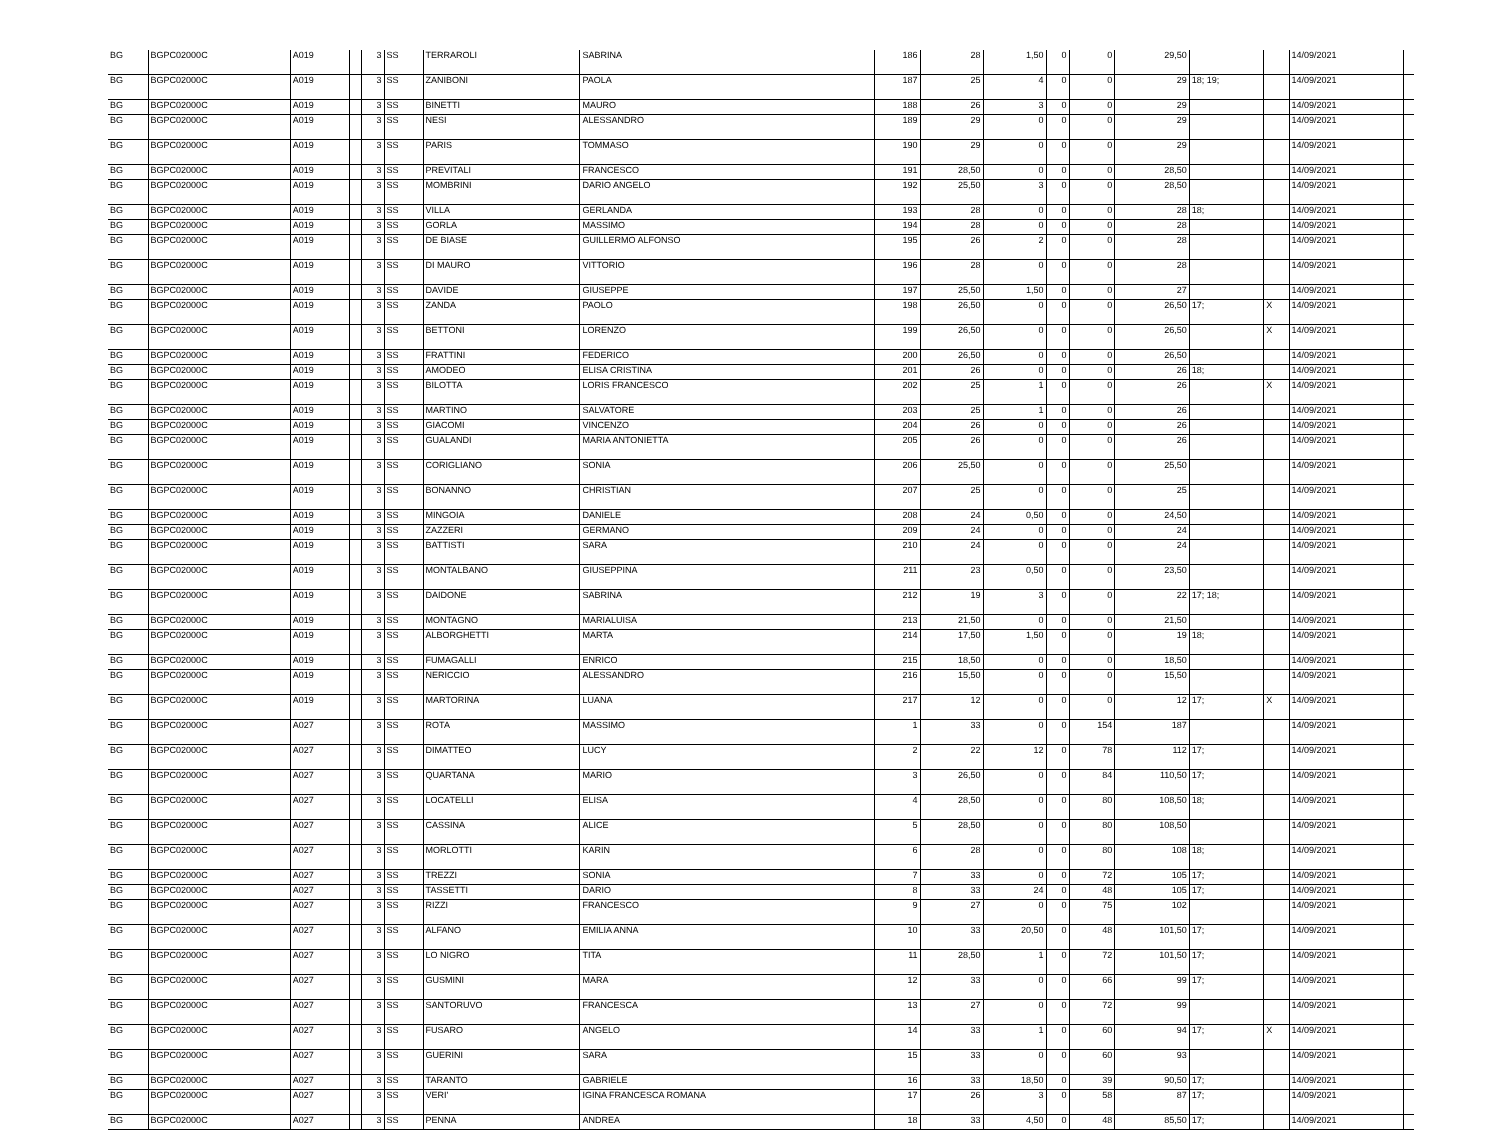| BG | BGPC02000C | A019 | | 3 | SS | TERRAROLI | SABRINA | 186 | 28 | 1,50 | 0 | 0 | 29,50 | | | 14/09/2021 | |
| BG | BGPC02000C | A019 | | 3 | SS | ZANIBONI | PAOLA | 187 | 25 | 4 | 0 | 0 | 29 | 18; 19; | | 14/09/2021 | |
| BG | BGPC02000C | A019 | | 3 | SS | BINETTI | MAURO | 188 | 26 | 3 | 0 | 0 | 29 | | | 14/09/2021 | |
| BG | BGPC02000C | A019 | | 3 | SS | NESI | ALESSANDRO | 189 | 29 | 0 | 0 | 0 | 29 | | | 14/09/2021 | |
| BG | BGPC02000C | A019 | | 3 | SS | PARIS | TOMMASO | 190 | 29 | 0 | 0 | 0 | 29 | | | 14/09/2021 | |
| BG | BGPC02000C | A019 | | 3 | SS | PREVITALI | FRANCESCO | 191 | 28,50 | 0 | 0 | 0 | 28,50 | | | 14/09/2021 | |
| BG | BGPC02000C | A019 | | 3 | SS | MOMBRINI | DARIO ANGELO | 192 | 25,50 | 3 | 0 | 0 | 28,50 | | | 14/09/2021 | |
| BG | BGPC02000C | A019 | | 3 | SS | VILLA | GERLANDA | 193 | 28 | 0 | 0 | 0 | 28 | 18; | | 14/09/2021 | |
| BG | BGPC02000C | A019 | | 3 | SS | GORLA | MASSIMO | 194 | 28 | 0 | 0 | 0 | 28 | | | 14/09/2021 | |
| BG | BGPC02000C | A019 | | 3 | SS | DE BIASE | GUILLERMO ALFONSO | 195 | 26 | 2 | 0 | 0 | 28 | | | 14/09/2021 | |
| BG | BGPC02000C | A019 | | 3 | SS | DI MAURO | VITTORIO | 196 | 28 | 0 | 0 | 0 | 28 | | | 14/09/2021 | |
| BG | BGPC02000C | A019 | | 3 | SS | DAVIDE | GIUSEPPE | 197 | 25,50 | 1,50 | 0 | 0 | 27 | | | 14/09/2021 | |
| BG | BGPC02000C | A019 | | 3 | SS | ZANDA | PAOLO | 198 | 26,50 | 0 | 0 | 0 | 26,50 | 17; | X | 14/09/2021 | |
| BG | BGPC02000C | A019 | | 3 | SS | BETTONI | LORENZO | 199 | 26,50 | 0 | 0 | 0 | 26,50 | | X | 14/09/2021 | |
| BG | BGPC02000C | A019 | | 3 | SS | FRATTINI | FEDERICO | 200 | 26,50 | 0 | 0 | 0 | 26,50 | | | 14/09/2021 | |
| BG | BGPC02000C | A019 | | 3 | SS | AMODEO | ELISA CRISTINA | 201 | 26 | 0 | 0 | 0 | 26 | 18; | | 14/09/2021 | |
| BG | BGPC02000C | A019 | | 3 | SS | BILOTTA | LORIS FRANCESCO | 202 | 25 | 1 | 0 | 0 | 26 | | X | 14/09/2021 | |
| BG | BGPC02000C | A019 | | 3 | SS | MARTINO | SALVATORE | 203 | 25 | 1 | 0 | 0 | 26 | | | 14/09/2021 | |
| BG | BGPC02000C | A019 | | 3 | SS | GIACOMI | VINCENZO | 204 | 26 | 0 | 0 | 0 | 26 | | | 14/09/2021 | |
| BG | BGPC02000C | A019 | | 3 | SS | GUALANDI | MARIA ANTONIETTA | 205 | 26 | 0 | 0 | 0 | 26 | | | 14/09/2021 | |
| BG | BGPC02000C | A019 | | 3 | SS | CORIGLIANO | SONIA | 206 | 25,50 | 0 | 0 | 0 | 25,50 | | | 14/09/2021 | |
| BG | BGPC02000C | A019 | | 3 | SS | BONANNO | CHRISTIAN | 207 | 25 | 0 | 0 | 0 | 25 | | | 14/09/2021 | |
| BG | BGPC02000C | A019 | | 3 | SS | MINGOIA | DANIELE | 208 | 24 | 0,50 | 0 | 0 | 24,50 | | | 14/09/2021 | |
| BG | BGPC02000C | A019 | | 3 | SS | ZAZZERI | GERMANO | 209 | 24 | 0 | 0 | 0 | 24 | | | 14/09/2021 | |
| BG | BGPC02000C | A019 | | 3 | SS | BATTISTI | SARA | 210 | 24 | 0 | 0 | 0 | 24 | | | 14/09/2021 | |
| BG | BGPC02000C | A019 | | 3 | SS | MONTALBANO | GIUSEPPINA | 211 | 23 | 0,50 | 0 | 0 | 23,50 | | | 14/09/2021 | |
| BG | BGPC02000C | A019 | | 3 | SS | DAIDONE | SABRINA | 212 | 19 | 3 | 0 | 0 | 22 | 17; 18; | | 14/09/2021 | |
| BG | BGPC02000C | A019 | | 3 | SS | MONTAGNO | MARIALUISA | 213 | 21,50 | 0 | 0 | 0 | 21,50 | | | 14/09/2021 | |
| BG | BGPC02000C | A019 | | 3 | SS | ALBORGHETTI | MARTA | 214 | 17,50 | 1,50 | 0 | 0 | 19 | 18; | | 14/09/2021 | |
| BG | BGPC02000C | A019 | | 3 | SS | FUMAGALLI | ENRICO | 215 | 18,50 | 0 | 0 | 0 | 18,50 | | | 14/09/2021 | |
| BG | BGPC02000C | A019 | | 3 | SS | NERICCIO | ALESSANDRO | 216 | 15,50 | 0 | 0 | 0 | 15,50 | | | 14/09/2021 | |
| BG | BGPC02000C | A019 | | 3 | SS | MARTORINA | LUANA | 217 | 12 | 0 | 0 | 0 | 12 | 17; | X | 14/09/2021 | |
| BG | BGPC02000C | A027 | | 3 | SS | ROTA | MASSIMO | 1 | 33 | 0 | 0 | 154 | 187 | | | 14/09/2021 | |
| BG | BGPC02000C | A027 | | 3 | SS | DIMATTEO | LUCY | 2 | 22 | 12 | 0 | 78 | 112 | 17; | | 14/09/2021 | |
| BG | BGPC02000C | A027 | | 3 | SS | QUARTANA | MARIO | 3 | 26,50 | 0 | 0 | 84 | 110,50 | 17; | | 14/09/2021 | |
| BG | BGPC02000C | A027 | | 3 | SS | LOCATELLI | ELISA | 4 | 28,50 | 0 | 0 | 80 | 108,50 | 18; | | 14/09/2021 | |
| BG | BGPC02000C | A027 | | 3 | SS | CASSINA | ALICE | 5 | 28,50 | 0 | 0 | 80 | 108,50 | | | 14/09/2021 | |
| BG | BGPC02000C | A027 | | 3 | SS | MORLOTTI | KARIN | 6 | 28 | 0 | 0 | 80 | 108 | 18; | | 14/09/2021 | |
| BG | BGPC02000C | A027 | | 3 | SS | TREZZI | SONIA | 7 | 33 | 0 | 0 | 72 | 105 | 17; | | 14/09/2021 | |
| BG | BGPC02000C | A027 | | 3 | SS | TASSETTI | DARIO | 8 | 33 | 24 | 0 | 48 | 105 | 17; | | 14/09/2021 | |
| BG | BGPC02000C | A027 | | 3 | SS | RIZZI | FRANCESCO | 9 | 27 | 0 | 0 | 75 | 102 | | | 14/09/2021 | |
| BG | BGPC02000C | A027 | | 3 | SS | ALFANO | EMILIA ANNA | 10 | 33 | 20,50 | 0 | 48 | 101,50 | 17; | | 14/09/2021 | |
| BG | BGPC02000C | A027 | | 3 | SS | LO NIGRO | TITA | 11 | 28,50 | 1 | 0 | 72 | 101,50 | 17; | | 14/09/2021 | |
| BG | BGPC02000C | A027 | | 3 | SS | GUSMINI | MARA | 12 | 33 | 0 | 0 | 66 | 99 | 17; | | 14/09/2021 | |
| BG | BGPC02000C | A027 | | 3 | SS | SANTORUVO | FRANCESCA | 13 | 27 | 0 | 0 | 72 | 99 | | | 14/09/2021 | |
| BG | BGPC02000C | A027 | | 3 | SS | FUSARO | ANGELO | 14 | 33 | 1 | 0 | 60 | 94 | 17; | X | 14/09/2021 | |
| BG | BGPC02000C | A027 | | 3 | SS | GUERINI | SARA | 15 | 33 | 0 | 0 | 60 | 93 | | | 14/09/2021 | |
| BG | BGPC02000C | A027 | | 3 | SS | TARANTO | GABRIELE | 16 | 33 | 18,50 | 0 | 39 | 90,50 | 17; | | 14/09/2021 | |
| BG | BGPC02000C | A027 | | 3 | SS | VERI' | IGINA FRANCESCA ROMANA | 17 | 26 | 3 | 0 | 58 | 87 | 17; | | 14/09/2021 | |
| BG | BGPC02000C | A027 | | 3 | SS | PENNA | ANDREA | 18 | 33 | 4,50 | 0 | 48 | 85,50 | 17; | | 14/09/2021 | |